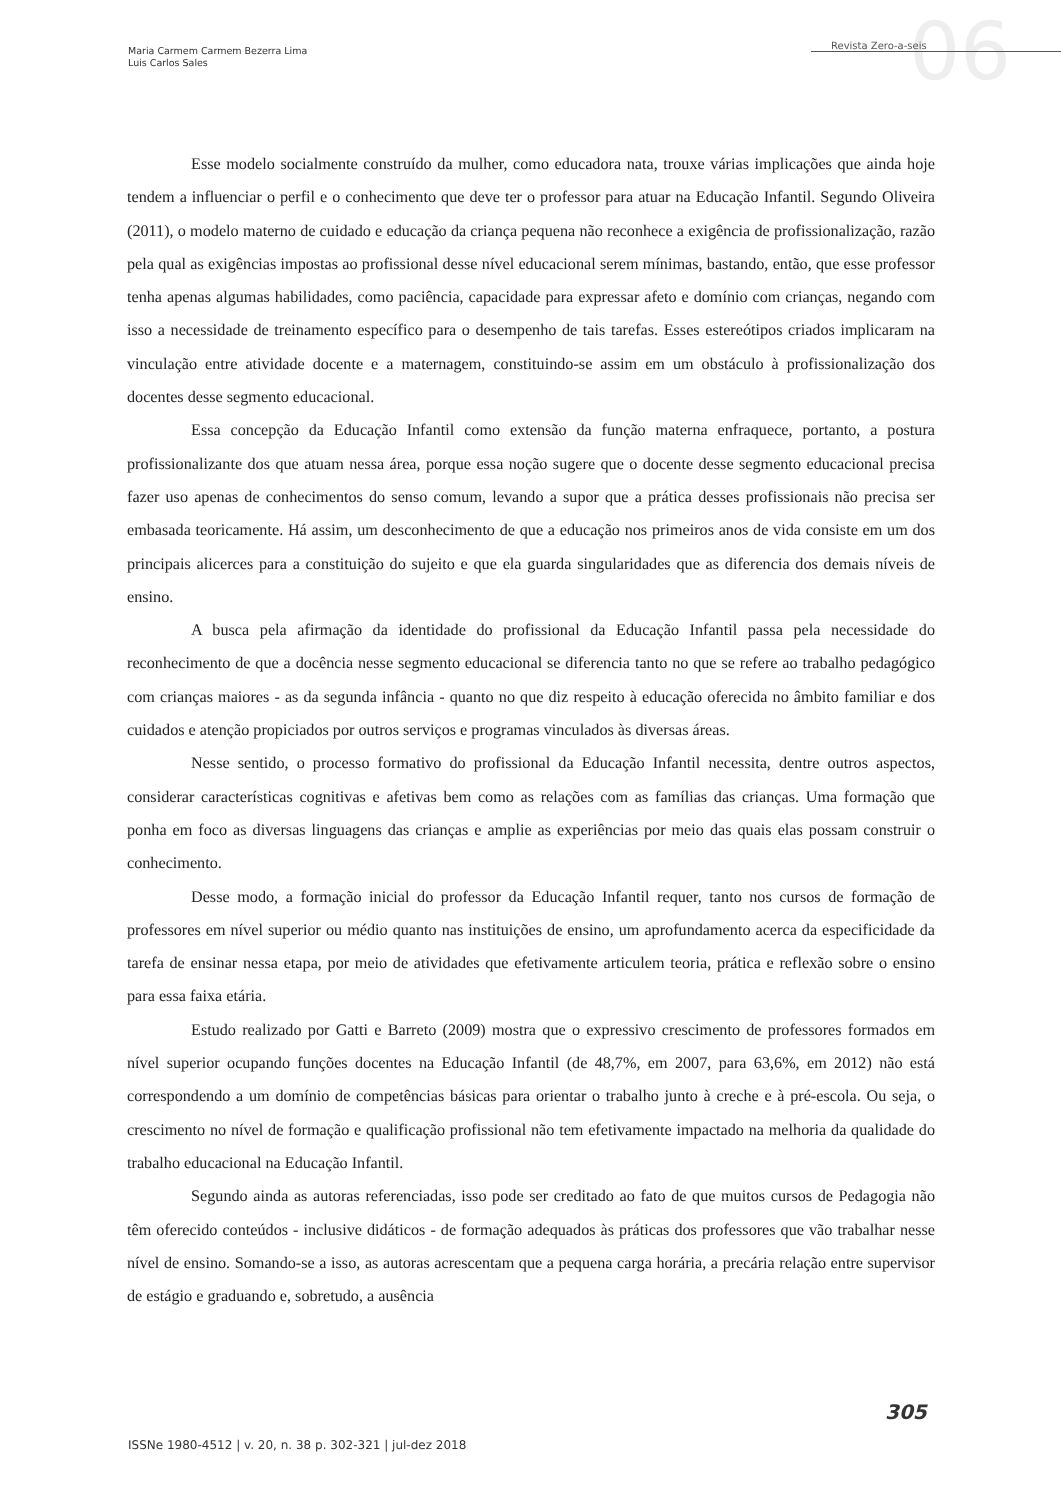Maria Carmem Carmem Bezerra Lima
Luis Carlos Sales
06 Revista Zero-a-seis
Esse modelo socialmente construído da mulher, como educadora nata, trouxe várias implicações que ainda hoje tendem a influenciar o perfil e o conhecimento que deve ter o professor para atuar na Educação Infantil. Segundo Oliveira (2011), o modelo materno de cuidado e educação da criança pequena não reconhece a exigência de profissionalização, razão pela qual as exigências impostas ao profissional desse nível educacional serem mínimas, bastando, então, que esse professor tenha apenas algumas habilidades, como paciência, capacidade para expressar afeto e domínio com crianças, negando com isso a necessidade de treinamento específico para o desempenho de tais tarefas. Esses estereótipos criados implicaram na vinculação entre atividade docente e a maternagem, constituindo-se assim em um obstáculo à profissionalização dos docentes desse segmento educacional.
Essa concepção da Educação Infantil como extensão da função materna enfraquece, portanto, a postura profissionalizante dos que atuam nessa área, porque essa noção sugere que o docente desse segmento educacional precisa fazer uso apenas de conhecimentos do senso comum, levando a supor que a prática desses profissionais não precisa ser embasada teoricamente. Há assim, um desconhecimento de que a educação nos primeiros anos de vida consiste em um dos principais alicerces para a constituição do sujeito e que ela guarda singularidades que as diferencia dos demais níveis de ensino.
A busca pela afirmação da identidade do profissional da Educação Infantil passa pela necessidade do reconhecimento de que a docência nesse segmento educacional se diferencia tanto no que se refere ao trabalho pedagógico com crianças maiores - as da segunda infância - quanto no que diz respeito à educação oferecida no âmbito familiar e dos cuidados e atenção propiciados por outros serviços e programas vinculados às diversas áreas.
Nesse sentido, o processo formativo do profissional da Educação Infantil necessita, dentre outros aspectos, considerar características cognitivas e afetivas bem como as relações com as famílias das crianças. Uma formação que ponha em foco as diversas linguagens das crianças e amplie as experiências por meio das quais elas possam construir o conhecimento.
Desse modo, a formação inicial do professor da Educação Infantil requer, tanto nos cursos de formação de professores em nível superior ou médio quanto nas instituições de ensino, um aprofundamento acerca da especificidade da tarefa de ensinar nessa etapa, por meio de atividades que efetivamente articulem teoria, prática e reflexão sobre o ensino para essa faixa etária.
Estudo realizado por Gatti e Barreto (2009) mostra que o expressivo crescimento de professores formados em nível superior ocupando funções docentes na Educação Infantil (de 48,7%, em 2007, para 63,6%, em 2012) não está correspondendo a um domínio de competências básicas para orientar o trabalho junto à creche e à pré-escola. Ou seja, o crescimento no nível de formação e qualificação profissional não tem efetivamente impactado na melhoria da qualidade do trabalho educacional na Educação Infantil.
Segundo ainda as autoras referenciadas, isso pode ser creditado ao fato de que muitos cursos de Pedagogia não têm oferecido conteúdos - inclusive didáticos - de formação adequados às práticas dos professores que vão trabalhar nesse nível de ensino. Somando-se a isso, as autoras acrescentam que a pequena carga horária, a precária relação entre supervisor de estágio e graduando e, sobretudo, a ausência
305
ISSNe 1980-4512 | v. 20, n. 38 p. 302-321 | jul-dez 2018